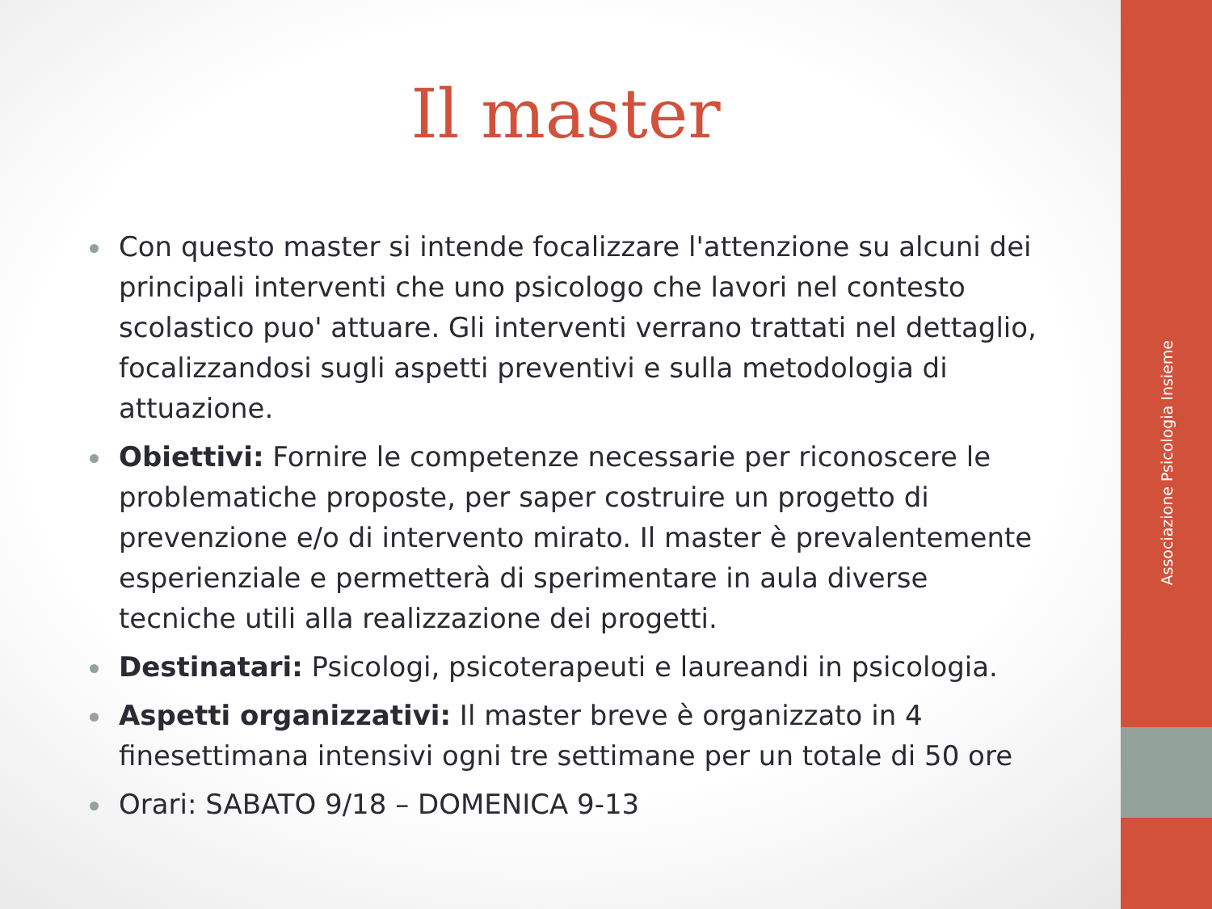Associazione Psicologia Insieme
Il master
Con questo master si intende focalizzare l'attenzione su alcuni dei principali interventi che uno psicologo che lavori nel contesto scolastico puo' attuare. Gli interventi verrano trattati nel dettaglio, focalizzandosi sugli aspetti preventivi e sulla metodologia di attuazione.
Obiettivi: Fornire le competenze necessarie per riconoscere le problematiche proposte, per saper costruire un progetto di prevenzione e/o di intervento mirato. Il master è prevalentemente esperienziale e permetterà di sperimentare in aula diverse tecniche utili alla realizzazione dei progetti.
Destinatari: Psicologi, psicoterapeuti e laureandi in psicologia.
Aspetti organizzativi: Il master breve è organizzato in 4 finesettimana intensivi ogni tre settimane per un totale di 50 ore
Orari: SABATO 9/18 – DOMENICA 9-13